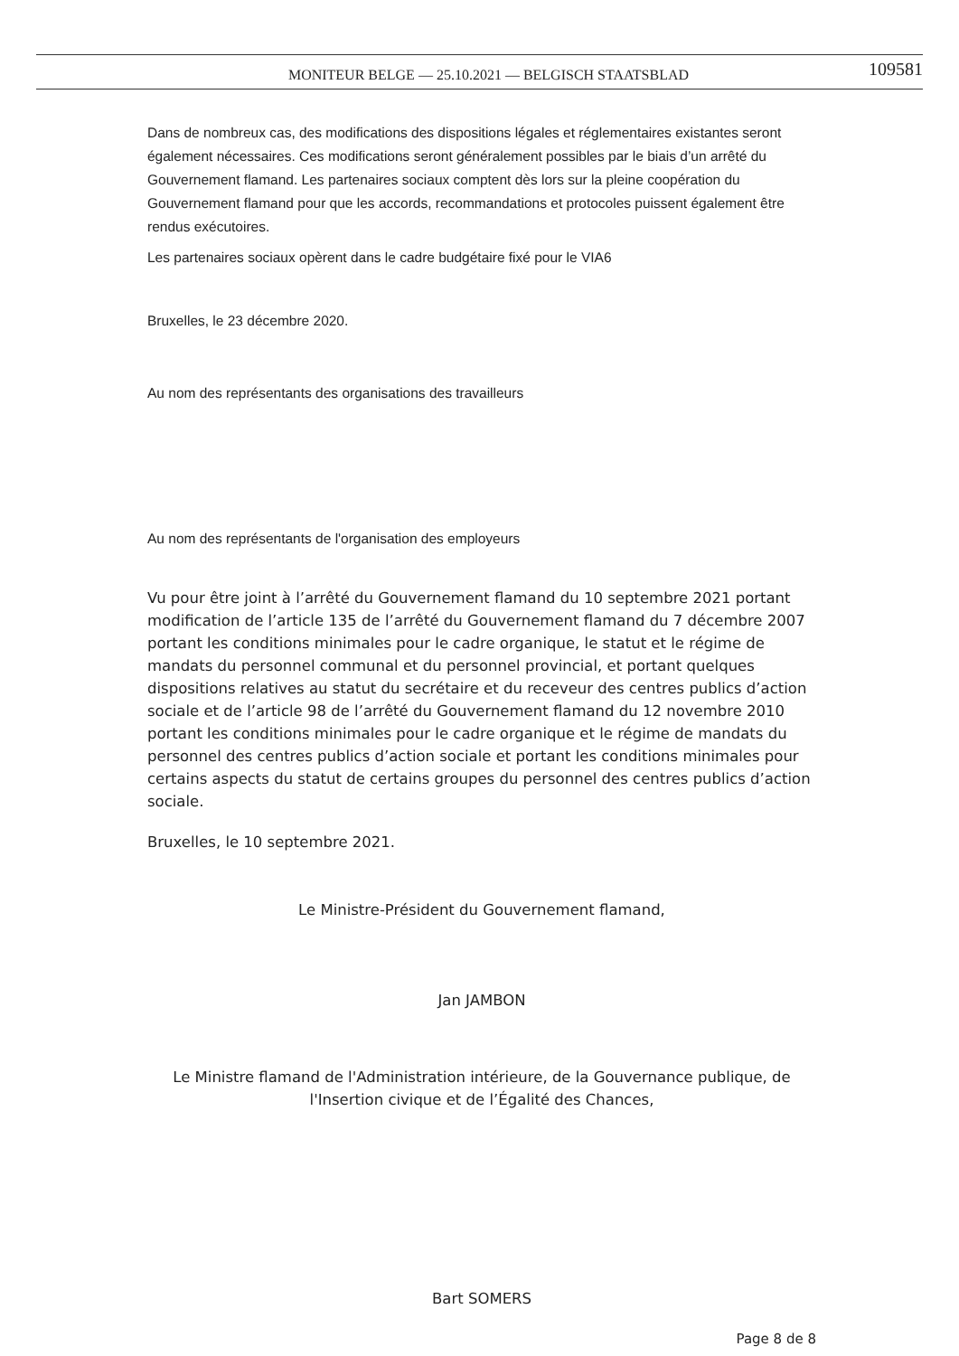MONITEUR BELGE — 25.10.2021 — BELGISCH STAATSBLAD
109581
Dans de nombreux cas, des modifications des dispositions légales et réglementaires existantes seront également nécessaires. Ces modifications seront généralement possibles par le biais d’un arrêté du Gouvernement flamand. Les partenaires sociaux comptent dès lors sur la pleine coopération du Gouvernement flamand pour que les accords, recommandations et protocoles puissent également être rendus exécutoires.
Les partenaires sociaux opèrent dans le cadre budgétaire fixé pour le VIA6
Bruxelles, le 23 décembre 2020.
Au nom des représentants des organisations des travailleurs
Au nom des représentants de l'organisation des employeurs
Vu pour être joint à l’arrêté du Gouvernement flamand du 10 septembre 2021 portant modification de l’article 135 de l’arrêté du Gouvernement flamand du 7 décembre 2007 portant les conditions minimales pour le cadre organique, le statut et le régime de mandats du personnel communal et du personnel provincial, et portant quelques dispositions relatives au statut du secrétaire et du receveur des centres publics d’action sociale et de l’article 98 de l’arrêté du Gouvernement flamand du 12 novembre 2010 portant les conditions minimales pour le cadre organique et le régime de mandats du personnel des centres publics d’action sociale et portant les conditions minimales pour certains aspects du statut de certains groupes du personnel des centres publics d’action sociale.
Bruxelles, le 10 septembre 2021.
Le Ministre-Président du Gouvernement flamand,
Jan JAMBON
Le Ministre flamand de l'Administration intérieure, de la Gouvernance publique, de l'Insertion civique et de l’Égalité des Chances,
Bart SOMERS
Page 8 de 8